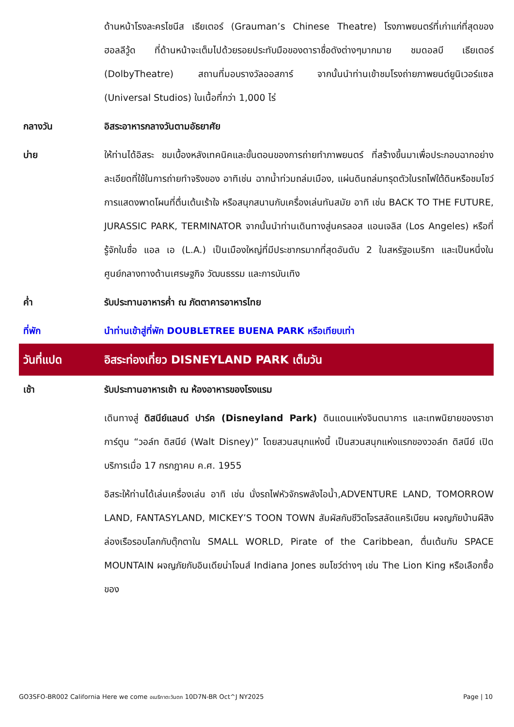ด้านหน้าโรงละครไชนีส เธียเตอร์ (Grauman’s Chinese Theatre) โรงภาพยนตร์ที่เก่าแก่ที่สุดของฮอลลีวู้ด ที่ด้านหน้าจะเต็มไปด้วยรอยประทับมือของดาราชื่อดังต่างๆมากมาย ชมดอลบี เธียเตอร์ (DolbyTheatre) สถานที่มอบรางวัลออสการ์ จากนั้นนำท่านเข้าชมโรงถ่ายภาพยนต์ยูนิเวอร์แซล (Universal Studios) ในเนื้อที่กว่า 1,000 ไร่
กลางวัน อิสระอาหารกลางวันตามอัธยาศัย
บ่าย ให้ท่านได้อิสระ ชมเบื้องหลังเทคนิคและขั้นตอนของการถ่ายทำภาพยนตร์ ที่สร้างขึ้นมาเพื่อประกอบฉากอย่างละเอียดที่ใช้ในการถ่ายทำจริงของ อาทิเช่น ฉากน้ำท่วมถล่มเมือง, แผ่นดินถล่มทรุดตัวในรถไฟใต้ดินหรือชมโชว์การแสดงพาดโผนที่ตื่นเต้นเร้าใจ หรือสนุกสนานกับเครื่องเล่นทันสมัย อาทิ เช่น BACK TO THE FUTURE, JURASSIC PARK, TERMINATOR จากนั้นนำท่านเดินทางสู่นครลอส แอนเจลิส (Los Angeles) หรือที่รู้จักในชื่อ แอล เอ (L.A.) เป็นเมืองใหญ่ที่มีประชากรมากที่สุดอันดับ 2 ในสหรัฐอเมริกา และเป็นหนึ่งในศูนย์กลางทางด้านเศรษฐกิจ วัฒนธรรม และการบันเทิง
ค่ำ รับประทานอาหารค่ำ ณ ภัตตาคารอาหารไทย
ที่พัก นำท่านเข้าสู่ที่พัก DOUBLETREE BUENA PARK หรือเทียบเท่า
วันที่แปด อิสระท่องเที่ยว DISNEYLAND PARK เต็มวัน
เช้า รับประทานอาหารเช้า ณ ห้องอาหารของโรงแรม
เดินทางสู่ ดิสนีย์แลนด์ ปาร์ค (Disneyland Park) ดินแดนแห่งจินตนาการ และเทพนิยายของราชาการ์ตูน “วอล์ท ดิสนีย์ (Walt Disney)” โดยสวนสนุกแห่งนี้ เป็นสวนสนุกแห่งแรกของวอล์ท ดิสนีย์ เปิดบริการเมื่อ 17 กรกฎาคม ค.ศ. 1955
อิสระให้ท่านได้เล่นเครื่องเล่น อาทิ เช่น นั่งรถไฟหัวจักรพลังไอน้ำ,ADVENTURE LAND, TOMORROW LAND, FANTASYLAND, MICKEY’S TOON TOWN สัมผัสกับชีวิตโจรสลัดแคริเบียน ผจญภัยบ้านผีสิง ล่องเรือรอบโลกกับตุ๊กตาใน SMALL WORLD, Pirate of the Caribbean, ตื่นเต้นกับ SPACE MOUNTAIN ผจญภัยกับอินเดียน่าโจนส์ Indiana Jones ชมโชว์ต่างๆ เช่น The Lion King หรือเลือกซื้อของ
GO3SFO-BR002 California Here we come อเมริกาตะวันตก 10D7N-BR Oct^J NY2025 Page | 10